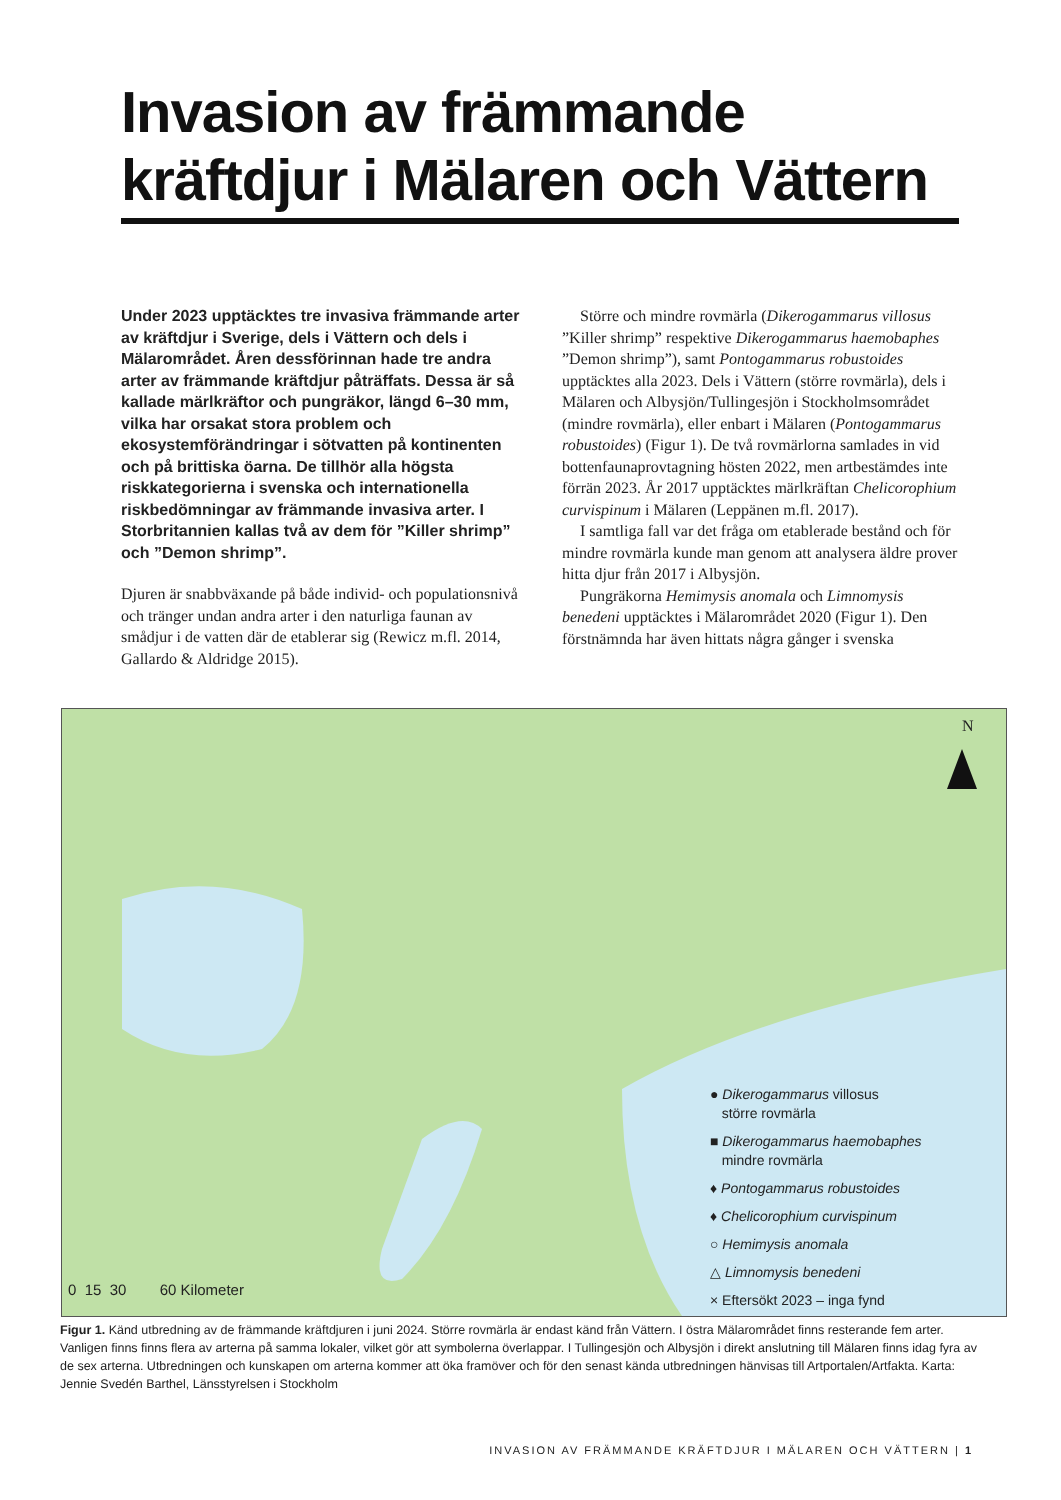Invasion av främmande
kräftdjur i Mälaren och Vättern
Under 2023 upptäcktes tre invasiva främmande arter av kräftdjur i Sverige, dels i Vättern och dels i Mälarområdet. Åren dessförinnan hade tre andra arter av främmande kräftdjur påträffats. Dessa är så kallade märlkräftor och pungräkor, längd 6–30 mm, vilka har orsakat stora problem och ekosystemförändringar i sötvatten på kontinenten och på brittiska öarna. De tillhör alla högsta riskkategorierna i svenska och internationella riskbedömningar av främmande invasiva arter. I Storbritannien kallas två av dem för ”Killer shrimp” och ”Demon shrimp”.
Djuren är snabbväxande på både individ- och populationsnivå och tränger undan andra arter i den naturliga faunan av smådjur i de vatten där de etablerar sig (Rewicz m.fl. 2014, Gallardo & Aldridge 2015).
Större och mindre rovmärla (Dikerogammarus villosus ”Killer shrimp” respektive Dikerogammarus haemobaphes ”Demon shrimp”), samt Pontogammarus robustoides upptäcktes alla 2023. Dels i Vättern (större rovmärla), dels i Mälaren och Albysjön/Tullingesjön i Stockholmsområdet (mindre rovmärla), eller enbart i Mälaren (Pontogammarus robustoides) (Figur 1). De två rovmärlorna samlades in vid bottenfaunaprovtagning hösten 2022, men artbestämdes inte förrän 2023. År 2017 upptäcktes märlkräftan Chelicorophium curvispinum i Mälaren (Leppänen m.fl. 2017).
I samtliga fall var det fråga om etablerade bestånd och för mindre rovmärla kunde man genom att analysera äldre prover hitta djur från 2017 i Albysjön.
Pungräkorna Hemimysis anomala och Limnomysis benedeni upptäcktes i Mälarområdet 2020 (Figur 1). Den förstnämnda har även hittats några gånger i svenska
N
● Dikerogammarus villosus
större rovmärla
■ Dikerogammarus haemobaphes
mindre rovmärla
♦ Pontogammarus robustoides
♦ Chelicorophium curvispinum
○ Hemimysis anomala
△ Limnomysis benedeni
× Eftersökt 2023 – inga fynd
0 15 30 60 Kilometer
Figur 1. Känd utbredning av de främmande kräftdjuren i juni 2024. Större rovmärla är endast känd från Vättern. I östra Mälarområdet finns resterande fem arter. Vanligen finns finns flera av arterna på samma lokaler, vilket gör att symbolerna överlappar. I Tullingesjön och Albysjön i direkt anslutning till Mälaren finns idag fyra av de sex arterna. Utbredningen och kunskapen om arterna kommer att öka framöver och för den senast kända utbredningen hänvisas till Artportalen/Artfakta. Karta: Jennie Svedén Barthel, Länsstyrelsen i Stockholm
INVASION AV FRÄMMANDE KRÄFTDJUR I MÄLAREN OCH VÄTTERN | 1